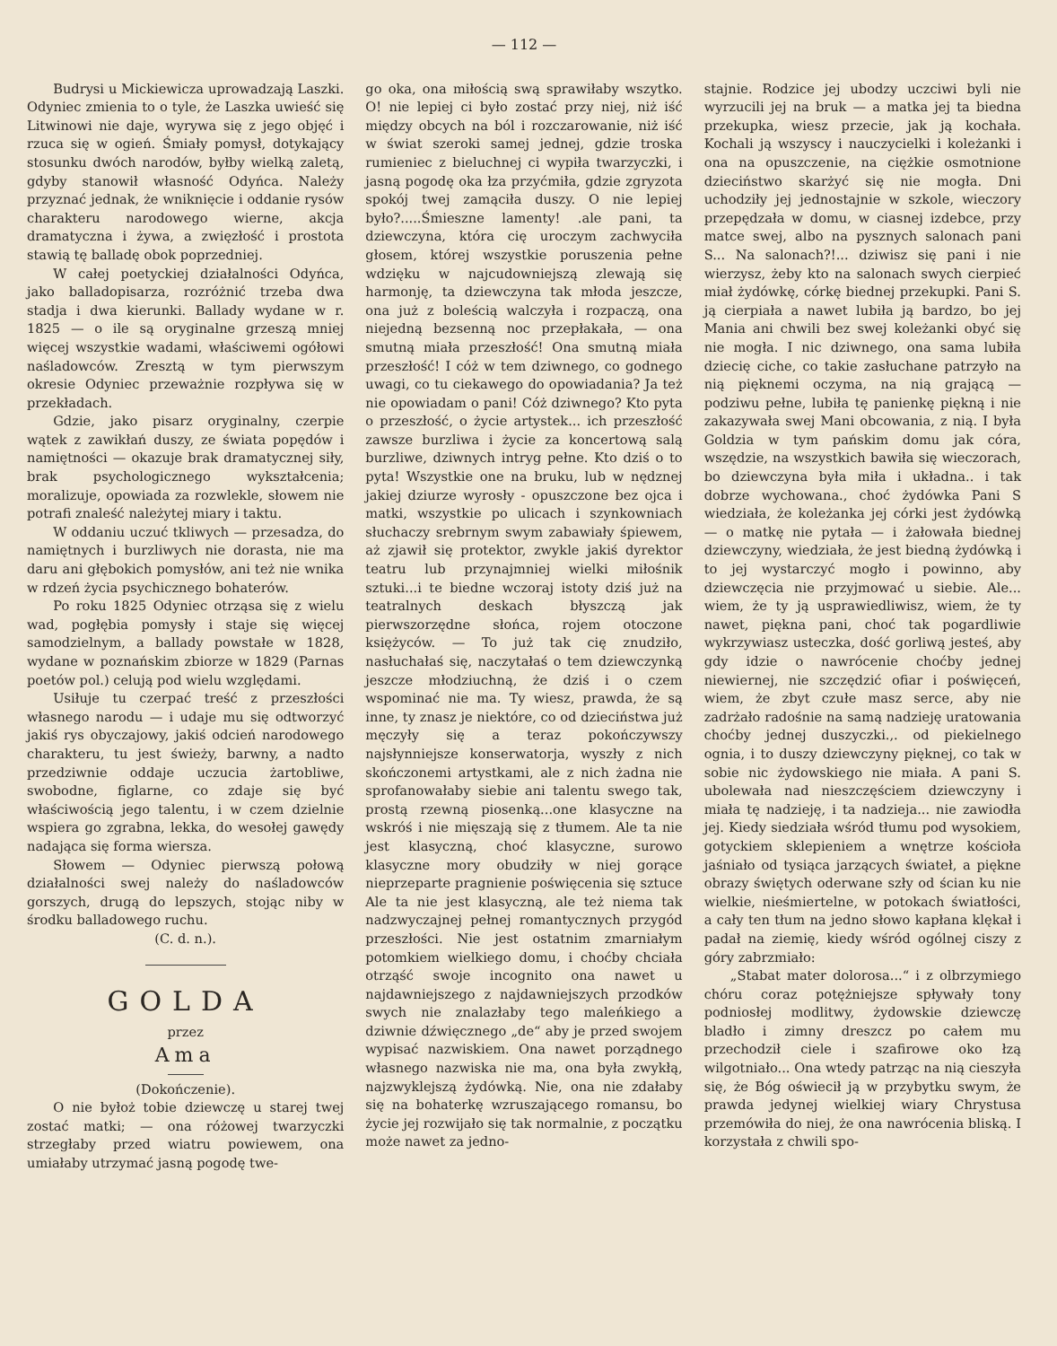— 112 —
Budrysi u Mickiewicza uprowadzają Laszki. Odyniec zmienia to o tyle, że Laszka uwieść się Litwinowi nie daje, wyrywa się z jego objęć i rzuca się w ogień. Śmiały pomysł, dotykający stosunku dwóch narodów, byłby wielką zaletą, gdyby stanowił własność Odyńca. Należy przyznać jednak, że wniknięcie i oddanie rysów charakteru narodowego wierne, akcja dramatyczna i żywa, a zwięzłość i prostota stawią tę balladę obok poprzedniej.
W całej poetyckiej działalności Odyńca, jako balladopisarza, rozróżnić trzeba dwa stadja i dwa kierunki. Ballady wydane w r. 1825 — o ile są oryginalne grzeszą mniej więcej wszystkie wadami, właściwemi ogółowi naśladowców. Zresztą w tym pierwszym okresie Odyniec przeważnie rozpływa się w przekładach.
Gdzie, jako pisarz oryginalny, czerpie wątek z zawikłań duszy, ze świata popędów i namiętności — okazuje brak dramatycznej siły, brak psychologicznego wykształcenia; moralizuje, opowiada za rozwlekle, słowem nie potrafi znaleść należytej miary i taktu.
W oddaniu uczuć tkliwych — przesadza, do namiętnych i burzliwych nie dorasta, nie ma daru ani głębokich pomysłów, ani też nie wnika w rdzeń życia psychicznego bohaterów.
Po roku 1825 Odyniec otrząsa się z wielu wad, pogłębia pomysły i staje się więcej samodzielnym, a ballady powstałe w 1828, wydane w poznańskim zbiorze w 1829 (Parnas poetów pol.) celują pod wielu względami.
Usiłuje tu czerpać treść z przeszłości własnego narodu — i udaje mu się odtworzyć jakiś rys obyczajowy, jakiś odcień narodowego charakteru, tu jest świeży, barwny, a nadto przedziwnie oddaje uczucia żartobliwe, swobodne, figlarne, co zdaje się być właściwością jego talentu, i w czem dzielnie wspiera go zgrabna, lekka, do wesołej gawędy nadająca się forma wiersza.
Słowem — Odyniec pierwszą połową działalności swej należy do naśladowców gorszych, drugą do lepszych, stojąc niby w środku balladowego ruchu.
(C. d. n.).
GOLDA
przez
Ama
(Dokończenie).
O nie byłoż tobie dziewczę u starej twej zostać matki; — ona różowej twarzyczki strzegłaby przed wiatru powiewem, ona umiałaby utrzymać jasną pogodę twe-
go oka, ona miłością swą sprawiłaby wszytko. O! nie lepiej ci było zostać przy niej, niż iść między obcych na ból i rozczarowanie, niż iść w świat szeroki samej jednej, gdzie troska rumieniec z bieluchnej ci wypiła twarzyczki, i jasną pogodę oka łza przyćmiła, gdzie zgryzota spokój twej zamąciła duszy. O nie lepiej było?.....Śmieszne lamenty! .ale pani, ta dziewczyna, która cię uroczym zachwyciła głosem, której wszystkie poruszenia pełne wdzięku w najcudowniejszą zlewają się harmonję, ta dziewczyna tak młoda jeszcze, ona już z boleścią walczyła i rozpaczą, ona niejedną bezsenną noc przepłakała, — ona smutną miała przeszłość! Ona smutną miała przeszłość! I cóż w tem dziwnego, co godnego uwagi, co tu ciekawego do opowiadania? Ja też nie opowiadam o pani! Cóż dziwnego? Kto pyta o przeszłość, o życie artystek... ich przeszłość zawsze burzliwa i życie za koncertową salą burzliwe, dziwnych intryg pełne. Kto dziś o to pyta! Wszystkie one na bruku, lub w nędznej jakiej dziurze wyrosły - opuszczone bez ojca i matki, wszystkie po ulicach i szynkowniach słuchaczy srebrnym swym zabawiały śpiewem, aż zjawił się protektor, zwykle jakiś dyrektor teatru lub przynajmniej wielki miłośnik sztuki...i te biedne wczoraj istoty dziś już na teatralnych deskach błyszczą jak pierwszorzędne słońca, rojem otoczone księżyców. — To już tak cię znudziło, nasłuchałaś się, naczytałaś o tem dziewczynką jeszcze młodziuchną, że dziś i o czem wspominać nie ma. Ty wiesz, prawda, że są inne, ty znasz je niektóre, co od dzieciństwa już męczyły się a teraz pokończywszy najsłynniejsze konserwatorja, wyszły z nich skończonemi artystkami, ale z nich żadna nie sprofanowałaby siebie ani talentu swego tak, prostą rzewną piosenką...one klasyczne na wskróś i nie mięszają się z tłumem. Ale ta nie jest klasyczną, choć klasyczne, surowo klasyczne mory obudziły w niej gorące nieprzeparte pragnienie poświęcenia się sztuce Ale ta nie jest klasyczną, ale też niema tak nadzwyczajnej pełnej romantycznych przygód przeszłości. Nie jest ostatnim zmarniałym potomkiem wielkiego domu, i choćby chciała otrząść swoje incognito ona nawet u najdawniejszego z najdawniejszych przodków swych nie znalazłaby tego maleńkiego a dziwnie dźwięcznego „de“ aby je przed swojem wypisać nazwiskiem. Ona nawet porządnego własnego nazwiska nie ma, ona była zwykłą, najzwyklejszą żydówką. Nie, ona nie zdałaby się na bohaterkę wzruszającego romansu, bo życie jej rozwijało się tak normalnie, z początku może nawet za jedno-
stajnie. Rodzice jej ubodzy uczciwi byli nie wyrzucili jej na bruk — a matka jej ta biedna przekupka, wiesz przecie, jak ją kochała. Kochali ją wszyscy i nauczycielki i koleżanki i ona na opuszczenie, na ciężkie osmotnione dzieciństwo skarżyć się nie mogła. Dni uchodziły jej jednostajnie w szkole, wieczory przepędzała w domu, w ciasnej izdebce, przy matce swej, albo na pysznych salonach pani S... Na salonach?!... dziwisz się pani i nie wierzysz, żeby kto na salonach swych cierpieć miał żydówkę, córkę biednej przekupki. Pani S. ją cierpiała a nawet lubiła ją bardzo, bo jej Mania ani chwili bez swej koleżanki obyć się nie mogła. I nic dziwnego, ona sama lubiła dziecię ciche, co takie zasłuchane patrzyło na nią pięknemi oczyma, na nią grającą — podziwu pełne, lubiła tę panienkę piękną i nie zakazywała swej Mani obcowania, z nią. I była Goldzia w tym pańskim domu jak córa, wszędzie, na wszystkich bawiła się wieczorach, bo dziewczyna była miła i układna.. i tak dobrze wychowana., choć żydówka Pani S wiedziała, że koleżanka jej córki jest żydówką — o matkę nie pytała — i żałowała biednej dziewczyny, wiedziała, że jest biedną żydówką i to jej wystarczyć mogło i powinno, aby dziewczęcia nie przyjmować u siebie. Ale... wiem, że ty ją usprawiedliwisz, wiem, że ty nawet, piękna pani, choć tak pogardliwie wykrzywiasz usteczka, dość gorliwą jesteś, aby gdy idzie o nawrócenie choćby jednej niewiernej, nie szczędzić ofiar i poświęceń, wiem, że zbyt czułe masz serce, aby nie zadrżało radośnie na samą nadzieję uratowania choćby jednej duszyczki.,. od piekielnego ognia, i to duszy dziewczyny pięknej, co tak w sobie nic żydowskiego nie miała. A pani S. ubolewała nad nieszczęściem dziewczyny i miała tę nadzieję, i ta nadzieja... nie zawiodła jej. Kiedy siedziała wśród tłumu pod wysokiem, gotyckiem sklepieniem a wnętrze kościoła jaśniało od tysiąca jarzących świateł, a piękne obrazy świętych oderwane szły od ścian ku nie wielkie, nieśmiertelne, w potokach światłości, a cały ten tłum na jedno słowo kapłana klękał i padał na ziemię, kiedy wśród ogólnej ciszy z góry zabrzmiało:
„Stabat mater dolorosa...“ i z olbrzymiego chóru coraz potężniejsze spływały tony podniosłej modlitwy, żydowskie dziewczę bladło i zimny dreszcz po całem mu przechodził ciele i szafirowe oko łzą wilgotniało... Ona wtedy patrząc na nią cieszyła się, że Bóg oświecił ją w przybytku swym, że prawda jedynej wielkiej wiary Chrystusa przemówiła do niej, że ona nawrócenia bliską. I korzystała z chwili spo-